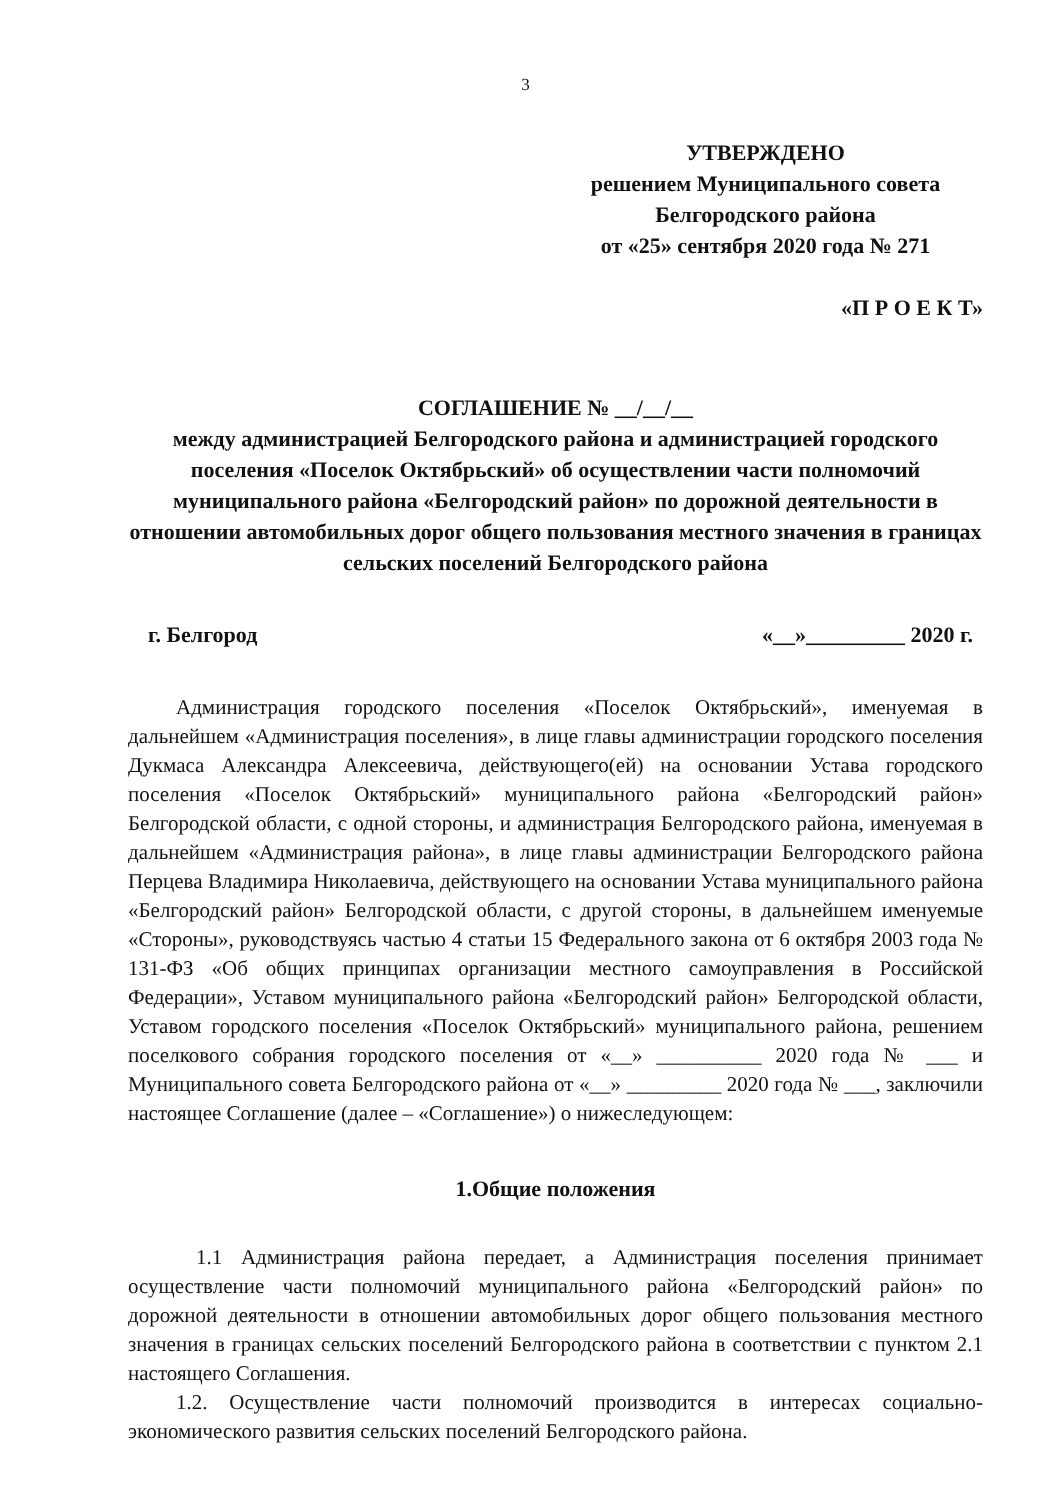3
УТВЕРЖДЕНО
решением Муниципального совета
Белгородского района
от «25» сентября 2020 года № 271
«П Р О Е К Т»
СОГЛАШЕНИЕ № __/__/__
между администрацией Белгородского района и администрацией городского поселения «Поселок Октябрьский» об осуществлении части полномочий муниципального района «Белгородский район» по дорожной деятельности в отношении автомобильных дорог общего пользования местного значения в границах сельских поселений Белгородского района
г. Белгород «__»_________ 2020 г.
Администрация городского поселения «Поселок Октябрьский», именуемая в дальнейшем «Администрация поселения», в лице главы администрации городского поселения Дукмаса Александра Алексеевича, действующего(ей) на основании Устава городского поселения «Поселок Октябрьский» муниципального района «Белгородский район» Белгородской области, с одной стороны, и администрация Белгородского района, именуемая в дальнейшем «Администрация района», в лице главы администрации Белгородского района Перцева Владимира Николаевича, действующего на основании Устава муниципального района «Белгородский район» Белгородской области, с другой стороны, в дальнейшем именуемые «Стороны», руководствуясь частью 4 статьи 15 Федерального закона от 6 октября 2003 года № 131-ФЗ «Об общих принципах организации местного самоуправления в Российской Федерации», Уставом муниципального района «Белгородский район» Белгородской области, Уставом городского поселения «Поселок Октябрьский» муниципального района, решением поселкового собрания городского поселения от «__» __________ 2020 года № ___ и Муниципального совета Белгородского района от «__» _________ 2020 года № ___, заключили настоящее Соглашение (далее – «Соглашение») о нижеследующем:
1.Общие положения
1.1 Администрация района передает, а Администрация поселения принимает осуществление части полномочий муниципального района «Белгородский район» по дорожной деятельности в отношении автомобильных дорог общего пользования местного значения в границах сельских поселений Белгородского района в соответствии с пунктом 2.1 настоящего Соглашения.
1.2. Осуществление части полномочий производится в интересах социально-экономического развития сельских поселений Белгородского района.